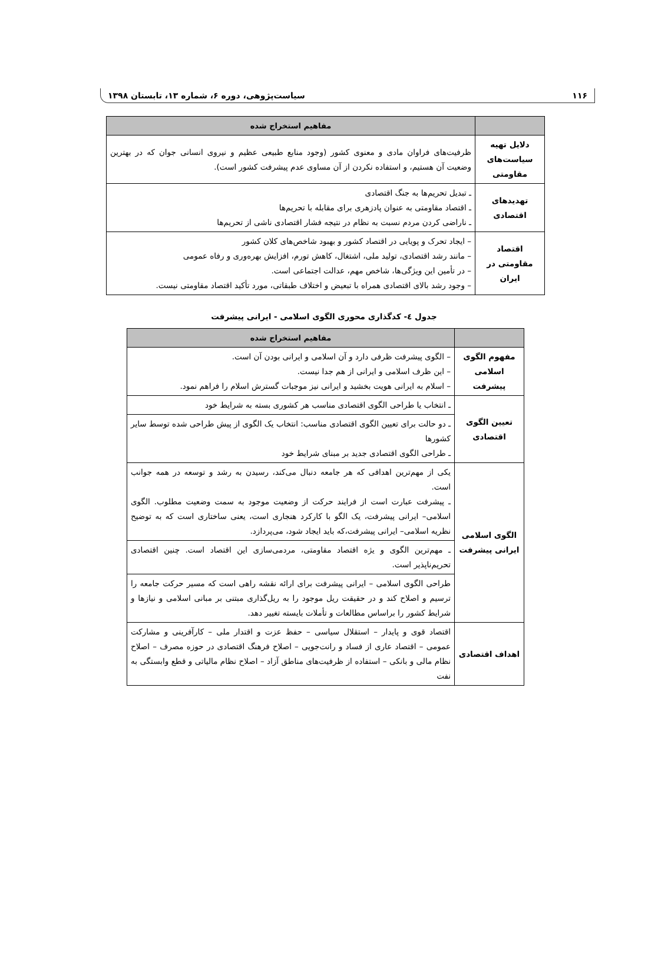۱۱۶ سیاست‌پژوهی، دوره ۶، شماره ۱۳، تابستان ۱۳۹۸
| | مفاهیم استخراج شده |
| --- | --- |
| دلایل تهیه سیاست‌های مقاومتی | ظرفیت‌های فراوان مادی و معنوی کشور (وجود منابع طبیعی عظیم و نیروی انسانی جوان که در بهترین وضعیت آن هستیم، و استفاده نکردن از آن مساوی عدم پیشرفت کشور است). |
| تهدیدهای اقتصادی | ـ تبدیل تحریم‌ها به جنگ اقتصادی ـ اقتصاد مقاومتی به عنوان پادزهری برای مقابله با تحریم‌ها ـ ناراضی کردن مردم نسبت به نظام در نتیجه فشار اقتصادی ناشی از تحریم‌ها |
| اقتصاد مقاومتی در ایران | – ایجاد تحرک و پویایی در اقتصاد کشور و بهبود شاخص‌های کلان کشور – مانند رشد اقتصادی، تولید ملی، اشتغال، کاهش تورم، افزایش بهره‌وری و رفاه عمومی – در تأمین این ویژگی‌ها، شاخص مهم، عدالت اجتماعی است. – وجود رشد بالای اقتصادی همراه با تبعیض و اختلاف طبقاتی، مورد تأکید اقتصاد مقاومتی نیست. |
جدول ٤- کدگذاری محوری الگوی اسلامی - ایرانی پیشرفت
| | مفاهیم استخراج شده |
| --- | --- |
| مفهوم الگوی اسلامی پیشرفت | – الگوی پیشرفت ظرفی دارد و آن اسلامی و ایرانی بودن آن است. – این ظرف اسلامی و ایرانی از هم جدا نیست. – اسلام به ایرانی هویت بخشید و ایرانی نیز موجبات گسترش اسلام را فراهم نمود. |
| تعیین الگوی اقتصادی | ـ انتخاب یا طراحی الگوی اقتصادی مناسب هر کشوری بسته به شرایط خود |
| | ـ دو حالت برای تعیین الگوی اقتصادی مناسب: انتخاب یک الگوی از پیش طراحی شده توسط سایر کشورها ـ طراحی الگوی اقتصادی جدید بر مبنای شرایط خود |
| الگوی اسلامی ایرانی پیشرفت | یکی از مهم‌ترین اهدافی که هر جامعه دنبال می‌کند، رسیدن به رشد و توسعه در همه جوانب است. ـ پیشرفت عبارت است از فرایند حرکت از وضعیت موجود به سمت وضعیت مطلوب. الگوی اسلامی– ایرانی پیشرفت، یک الگو با کارکرد هنجاری است، یعنی ساختاری است که به توضیح نظریه اسلامی– ایرانی پیشرفت،که باید ایجاد شود، می‌پردازد. |
| | ـ مهم‌ترین الگوی و یژه اقتصاد مقاومتی، مردمی‌سازی این اقتصاد است. چنین اقتصادی تحریم‌ناپذیر است. |
| | طراحی الگوی اسلامی – ایرانی پیشرفت برای ارائه نقشه راهی است که مسیر حرکت جامعه را ترسیم و اصلاح کند و در حقیقت ریل موجود را به ریل‌گذاری مبتنی بر مبانی اسلامی و نیازها و شرایط کشور را براساس مطالعات و تأملات بایسته تغییر دهد. |
| اهداف اقتصادی | اقتصاد قوی و پایدار – استقلال سیاسی – حفظ عزت و اقتدار ملی – کارآفرینی و مشارکت عمومی – اقتصاد عاری از فساد و رانت‌جویی – اصلاح فرهنگ اقتصادی در حوزه مصرف – اصلاح نظام مالی و بانکی – استفاده از ظرفیت‌های مناطق آزاد – اصلاح نظام مالیاتی و قطع وابستگی به نفت |